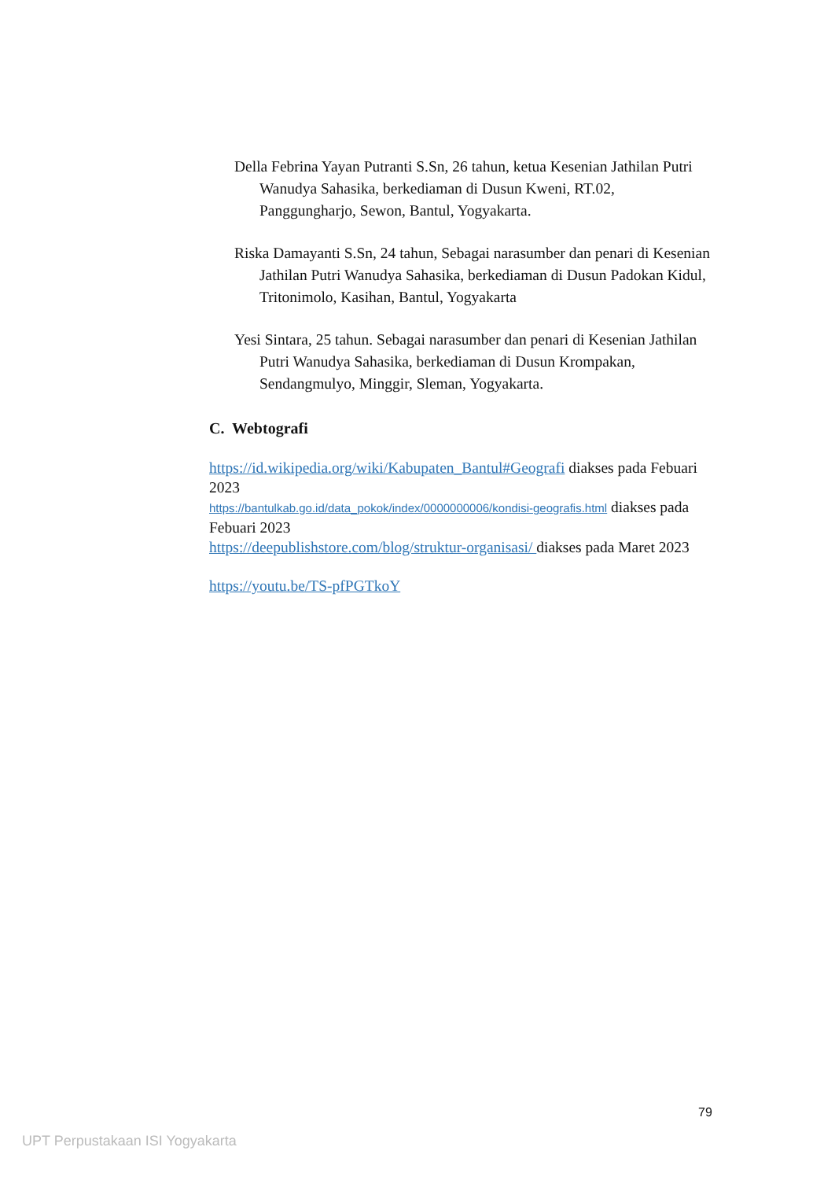Della Febrina Yayan Putranti S.Sn, 26 tahun, ketua Kesenian Jathilan Putri Wanudya Sahasika, berkediaman di Dusun Kweni, RT.02, Panggungharjo, Sewon, Bantul, Yogyakarta.
Riska Damayanti S.Sn, 24 tahun, Sebagai narasumber dan penari di Kesenian Jathilan Putri Wanudya Sahasika, berkediaman di Dusun Padokan Kidul, Tritonimolo, Kasihan, Bantul, Yogyakarta
Yesi Sintara, 25 tahun. Sebagai narasumber dan penari di Kesenian Jathilan Putri Wanudya Sahasika, berkediaman di Dusun Krompakan, Sendangmulyo, Minggir, Sleman, Yogyakarta.
C. Webtografi
https://id.wikipedia.org/wiki/Kabupaten_Bantul#Geografi diakses pada Febuari 2023
https://bantulkab.go.id/data_pokok/index/0000000006/kondisi-geografis.html diakses pada Febuari 2023
https://deepublishstore.com/blog/struktur-organisasi/ diakses pada Maret 2023
https://youtu.be/TS-pfPGTkoY
79
UPT Perpustakaan ISI Yogyakarta